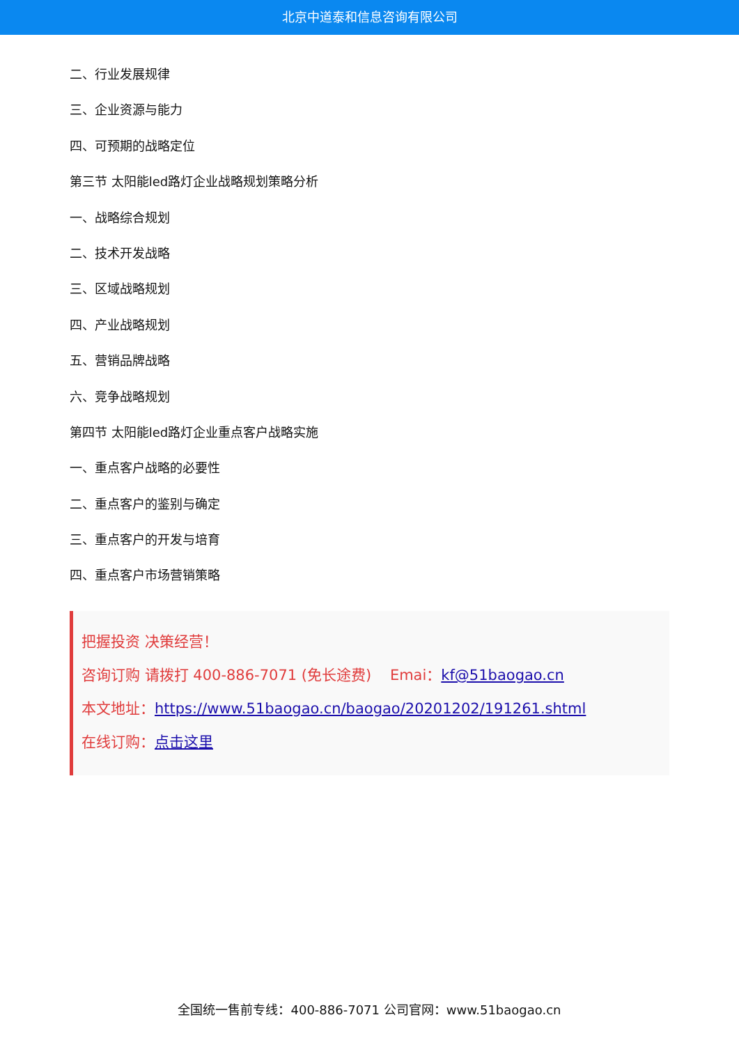北京中道泰和信息咨询有限公司
二、行业发展规律
三、企业资源与能力
四、可预期的战略定位
第三节 太阳能led路灯企业战略规划策略分析
一、战略综合规划
二、技术开发战略
三、区域战略规划
四、产业战略规划
五、营销品牌战略
六、竞争战略规划
第四节 太阳能led路灯企业重点客户战略实施
一、重点客户战略的必要性
二、重点客户的鉴别与确定
三、重点客户的开发与培育
四、重点客户市场营销策略
把握投资 决策经营！
咨询订购 请拨打 400-886-7071 (免长途费) Emai：kf@51baogao.cn
本文地址：https://www.51baogao.cn/baogao/20201202/191261.shtml
在线订购：点击这里
全国统一售前专线：400-886-7071 公司官网：www.51baogao.cn